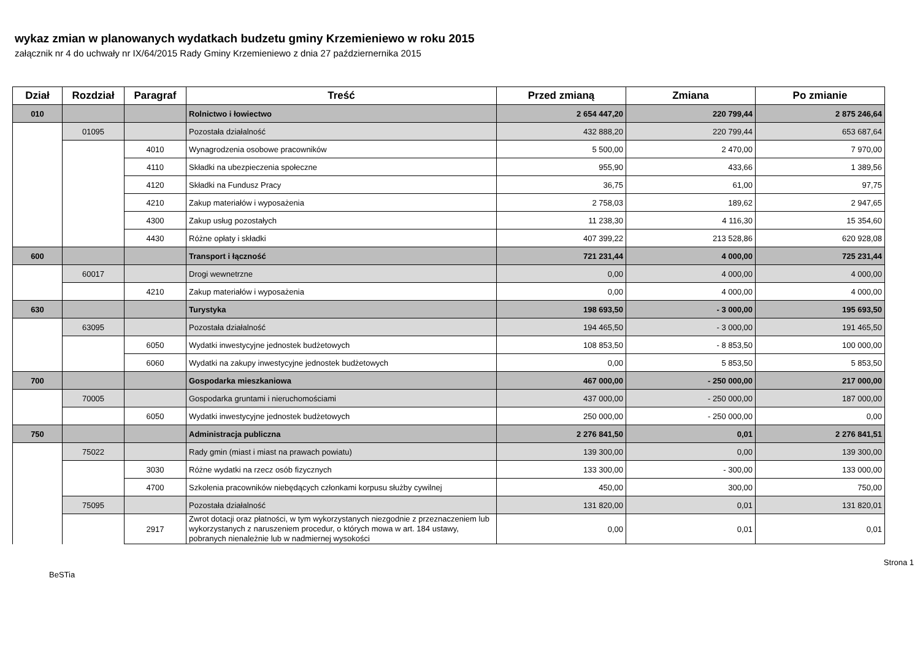wykaz zmian w planowanych wydatkach budzetu gminy Krzemieniewo w roku 2015
załącznik nr 4 do uchwały nr IX/64/2015 Rady Gminy Krzemieniewo z dnia 27 październernika 2015
| Dział | Rozdział | Paragraf | Treść | Przed zmianą | Zmiana | Po zmianie |
| --- | --- | --- | --- | --- | --- | --- |
| 010 | | | Rolnictwo i łowiectwo | 2 654 447,20 | 220 799,44 | 2 875 246,64 |
| | 01095 | | Pozostała działalność | 432 888,20 | 220 799,44 | 653 687,64 |
| | | 4010 | Wynagrodzenia osobowe pracowników | 5 500,00 | 2 470,00 | 7 970,00 |
| | | 4110 | Składki na ubezpieczenia społeczne | 955,90 | 433,66 | 1 389,56 |
| | | 4120 | Składki na Fundusz Pracy | 36,75 | 61,00 | 97,75 |
| | | 4210 | Zakup materiałów i wyposażenia | 2 758,03 | 189,62 | 2 947,65 |
| | | 4300 | Zakup usług pozostałych | 11 238,30 | 4 116,30 | 15 354,60 |
| | | 4430 | Różne opłaty i składki | 407 399,22 | 213 528,86 | 620 928,08 |
| 600 | | | Transport i łączność | 721 231,44 | 4 000,00 | 725 231,44 |
| | 60017 | | Drogi wewnetrzne | 0,00 | 4 000,00 | 4 000,00 |
| | | 4210 | Zakup materiałów i wyposażenia | 0,00 | 4 000,00 | 4 000,00 |
| 630 | | | Turystyka | 198 693,50 | - 3 000,00 | 195 693,50 |
| | 63095 | | Pozostała działalność | 194 465,50 | - 3 000,00 | 191 465,50 |
| | | 6050 | Wydatki inwestycyjne jednostek budżetowych | 108 853,50 | - 8 853,50 | 100 000,00 |
| | | 6060 | Wydatki na zakupy inwestycyjne jednostek budżetowych | 0,00 | 5 853,50 | 5 853,50 |
| 700 | | | Gospodarka mieszkaniowa | 467 000,00 | - 250 000,00 | 217 000,00 |
| | 70005 | | Gospodarka gruntami i nieruchomościami | 437 000,00 | - 250 000,00 | 187 000,00 |
| | | 6050 | Wydatki inwestycyjne jednostek budżetowych | 250 000,00 | - 250 000,00 | 0,00 |
| 750 | | | Administracja publiczna | 2 276 841,50 | 0,01 | 2 276 841,51 |
| | 75022 | | Rady gmin (miast i miast na prawach powiatu) | 139 300,00 | 0,00 | 139 300,00 |
| | | 3030 | Różne wydatki na rzecz osób fizycznych | 133 300,00 | - 300,00 | 133 000,00 |
| | | 4700 | Szkolenia pracowników niebędących członkami korpusu służby cywilnej | 450,00 | 300,00 | 750,00 |
| | 75095 | | Pozostała działalność | 131 820,00 | 0,01 | 131 820,01 |
| | | 2917 | Zwrot dotacji oraz płatności, w tym wykorzystanych niezgodnie z przeznaczeniem lub wykorzystanych z naruszeniem procedur, o których mowa w art. 184 ustawy, pobranych nienależnie lub w nadmiernej wysokości | 0,00 | 0,01 | 0,01 |
BeSTia Strona 1